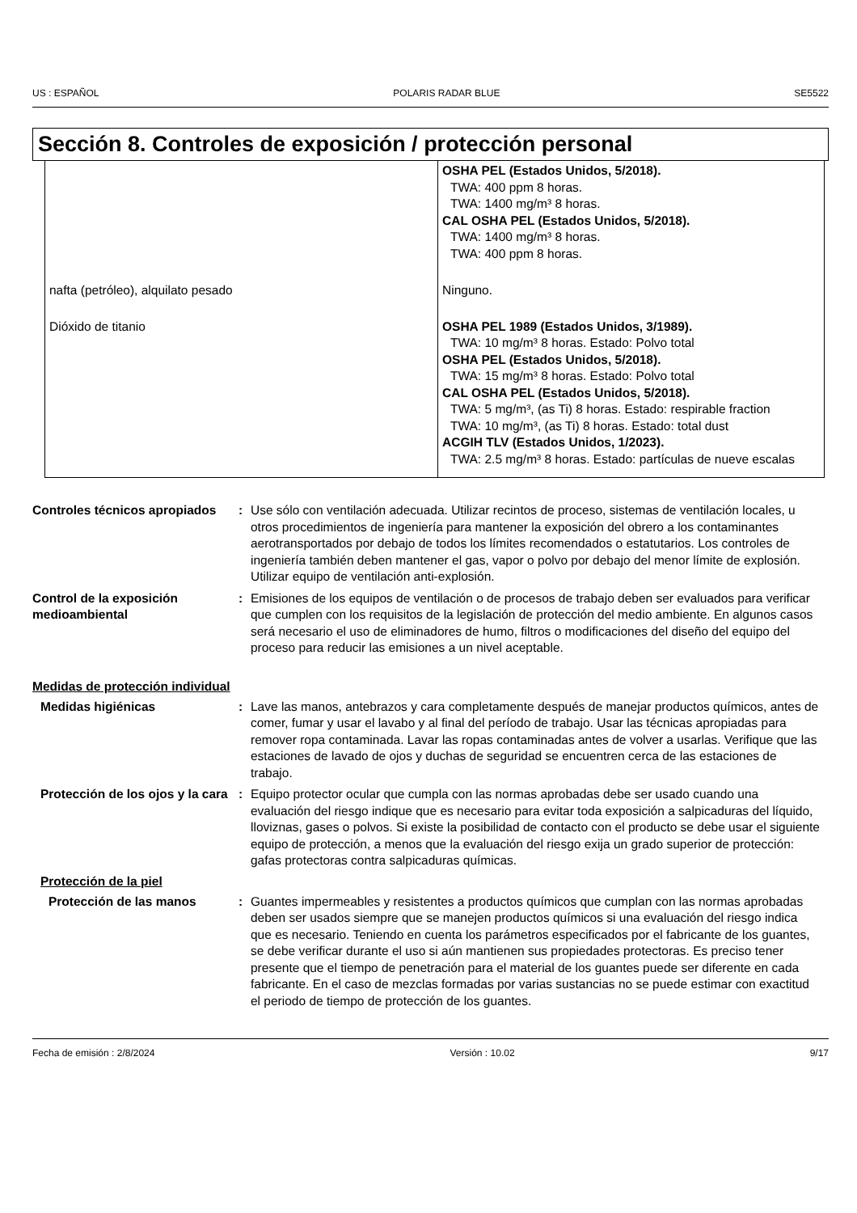US : ESPAÑOL POLARIS RADAR BLUE SE5522
Sección 8. Controles de exposición / protección personal
| | OSHA PEL (Estados Unidos, 5/2018). TWA: 400 ppm 8 horas. TWA: 1400 mg/m³ 8 horas. CAL OSHA PEL (Estados Unidos, 5/2018). TWA: 1400 mg/m³ 8 horas. TWA: 400 ppm 8 horas. |
| nafta (petróleo), alquilato pesado | Ninguno. |
| Dióxido de titanio | OSHA PEL 1989 (Estados Unidos, 3/1989). TWA: 10 mg/m³ 8 horas. Estado: Polvo total OSHA PEL (Estados Unidos, 5/2018). TWA: 15 mg/m³ 8 horas. Estado: Polvo total CAL OSHA PEL (Estados Unidos, 5/2018). TWA: 5 mg/m³, (as Ti) 8 horas. Estado: respirable fraction TWA: 10 mg/m³, (as Ti) 8 horas. Estado: total dust ACGIH TLV (Estados Unidos, 1/2023). TWA: 2.5 mg/m³ 8 horas. Estado: partículas de nueve escalas |
Controles técnicos apropiados
: Use sólo con ventilación adecuada. Utilizar recintos de proceso, sistemas de ventilación locales, u otros procedimientos de ingeniería para mantener la exposición del obrero a los contaminantes aerotransportados por debajo de todos los límites recomendados o estatutarios. Los controles de ingeniería también deben mantener el gas, vapor o polvo por debajo del menor límite de explosión. Utilizar equipo de ventilación anti-explosión.
Control de la exposición medioambiental
: Emisiones de los equipos de ventilación o de procesos de trabajo deben ser evaluados para verificar que cumplen con los requisitos de la legislación de protección del medio ambiente. En algunos casos será necesario el uso de eliminadores de humo, filtros o modificaciones del diseño del equipo del proceso para reducir las emisiones a un nivel aceptable.
Medidas de protección individual
Medidas higiénicas : Lave las manos, antebrazos y cara completamente después de manejar productos químicos, antes de comer, fumar y usar el lavabo y al final del período de trabajo. Usar las técnicas apropiadas para remover ropa contaminada. Lavar las ropas contaminadas antes de volver a usarlas. Verifique que las estaciones de lavado de ojos y duchas de seguridad se encuentren cerca de las estaciones de trabajo.
Protección de los ojos y la cara
: Equipo protector ocular que cumpla con las normas aprobadas debe ser usado cuando una evaluación del riesgo indique que es necesario para evitar toda exposición a salpicaduras del líquido, lloviznas, gases o polvos. Si existe la posibilidad de contacto con el producto se debe usar el siguiente equipo de protección, a menos que la evaluación del riesgo exija un grado superior de protección: gafas protectoras contra salpicaduras químicas.
Protección de la piel
Protección de las manos : Guantes impermeables y resistentes a productos químicos que cumplan con las normas aprobadas deben ser usados siempre que se manejen productos químicos si una evaluación del riesgo indica que es necesario. Teniendo en cuenta los parámetros especificados por el fabricante de los guantes, se debe verificar durante el uso si aún mantienen sus propiedades protectoras. Es preciso tener presente que el tiempo de penetración para el material de los guantes puede ser diferente en cada fabricante. En el caso de mezclas formadas por varias sustancias no se puede estimar con exactitud el periodo de tiempo de protección de los guantes.
Fecha de emisión : 2/8/2024 Versión : 10.02 9/17